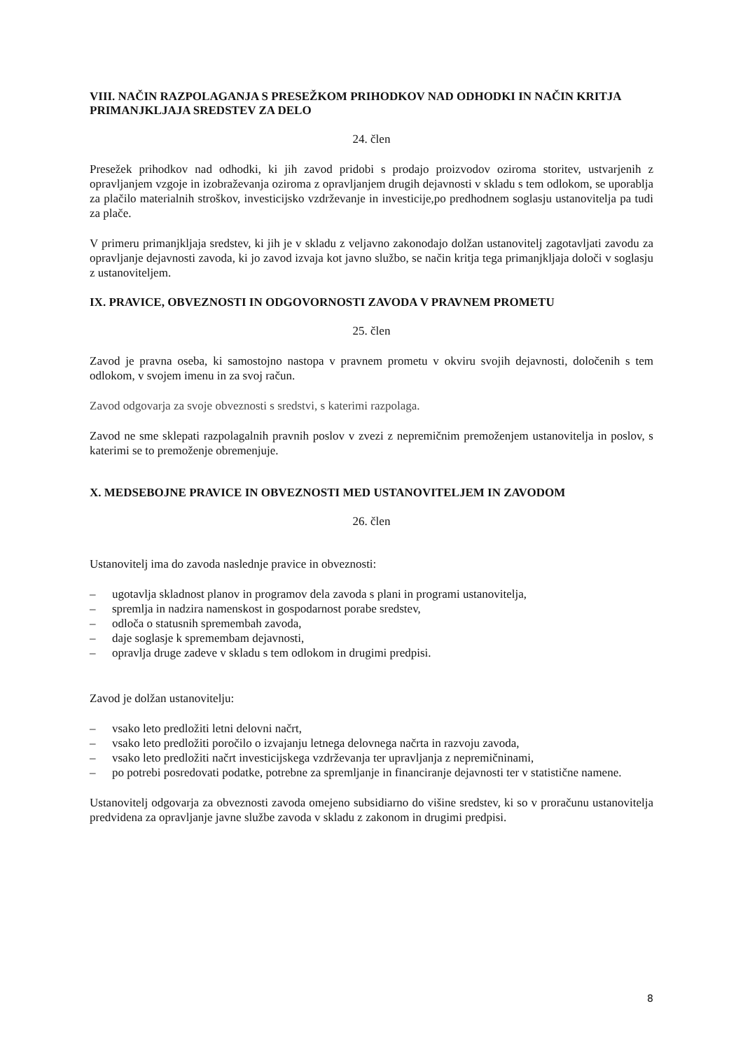VIII. NAČIN RAZPOLAGANJA S PRESEŽKOM PRIHODKOV NAD ODHODKI IN NAČIN KRITJA PRIMANJKLJAJA SREDSTEV ZA DELO
24. člen
Presežek prihodkov nad odhodki, ki jih zavod pridobi s prodajo proizvodov oziroma storitev, ustvarjenih z opravljanjem vzgoje in izobraževanja oziroma z opravljanjem drugih dejavnosti v skladu s tem odlokom, se uporablja za plačilo materialnih stroškov, investicijsko vzdrževanje in investicije,po predhodnem soglasju ustanovitelja pa tudi za plače.
V primeru primanjkljaja sredstev, ki jih je v skladu z veljavno zakonodajo dolžan ustanovitelj zagotavljati zavodu za opravljanje dejavnosti zavoda, ki jo zavod izvaja kot javno službo, se način kritja tega primanjkljaja določi v soglasju z ustanoviteljem.
IX. PRAVICE, OBVEZNOSTI IN ODGOVORNOSTI ZAVODA V PRAVNEM PROMETU
25. člen
Zavod je pravna oseba, ki samostojno nastopa v pravnem prometu v okviru svojih dejavnosti, določenih s tem odlokom, v svojem imenu in za svoj račun.
Zavod odgovarja za svoje obveznosti s sredstvi, s katerimi razpolaga.
Zavod ne sme sklepati razpolagalnih pravnih poslov v zvezi z nepremičnim premoženjem ustanovitelja in poslov, s katerimi se to premoženje obremenjuje.
X. MEDSEBOJNE PRAVICE IN OBVEZNOSTI MED USTANOVITELJEM IN ZAVODOM
26. člen
Ustanovitelj ima do zavoda naslednje pravice in obveznosti:
– ugotavlja skladnost planov in programov dela zavoda s plani in programi ustanovitelja,
– spremlja in nadzira namenskost in gospodarnost porabe sredstev,
– odloča o statusnih spremembah zavoda,
– daje soglasje k spremembam dejavnosti,
– opravlja druge zadeve v skladu s tem odlokom in drugimi predpisi.
Zavod je dolžan ustanovitelju:
– vsako leto predložiti letni delovni načrt,
– vsako leto predložiti poročilo o izvajanju letnega delovnega načrta in razvoju zavoda,
– vsako leto predložiti načrt investicijskega vzdrževanja ter upravljanja z nepremičninami,
– po potrebi posredovati podatke, potrebne za spremljanje in financiranje dejavnosti ter v statistične namene.
Ustanovitelj odgovarja za obveznosti zavoda omejeno subsidiarno do višine sredstev, ki so v proračunu ustanovitelja predvidena za opravljanje javne službe zavoda v skladu z zakonom in drugimi predpisi.
8